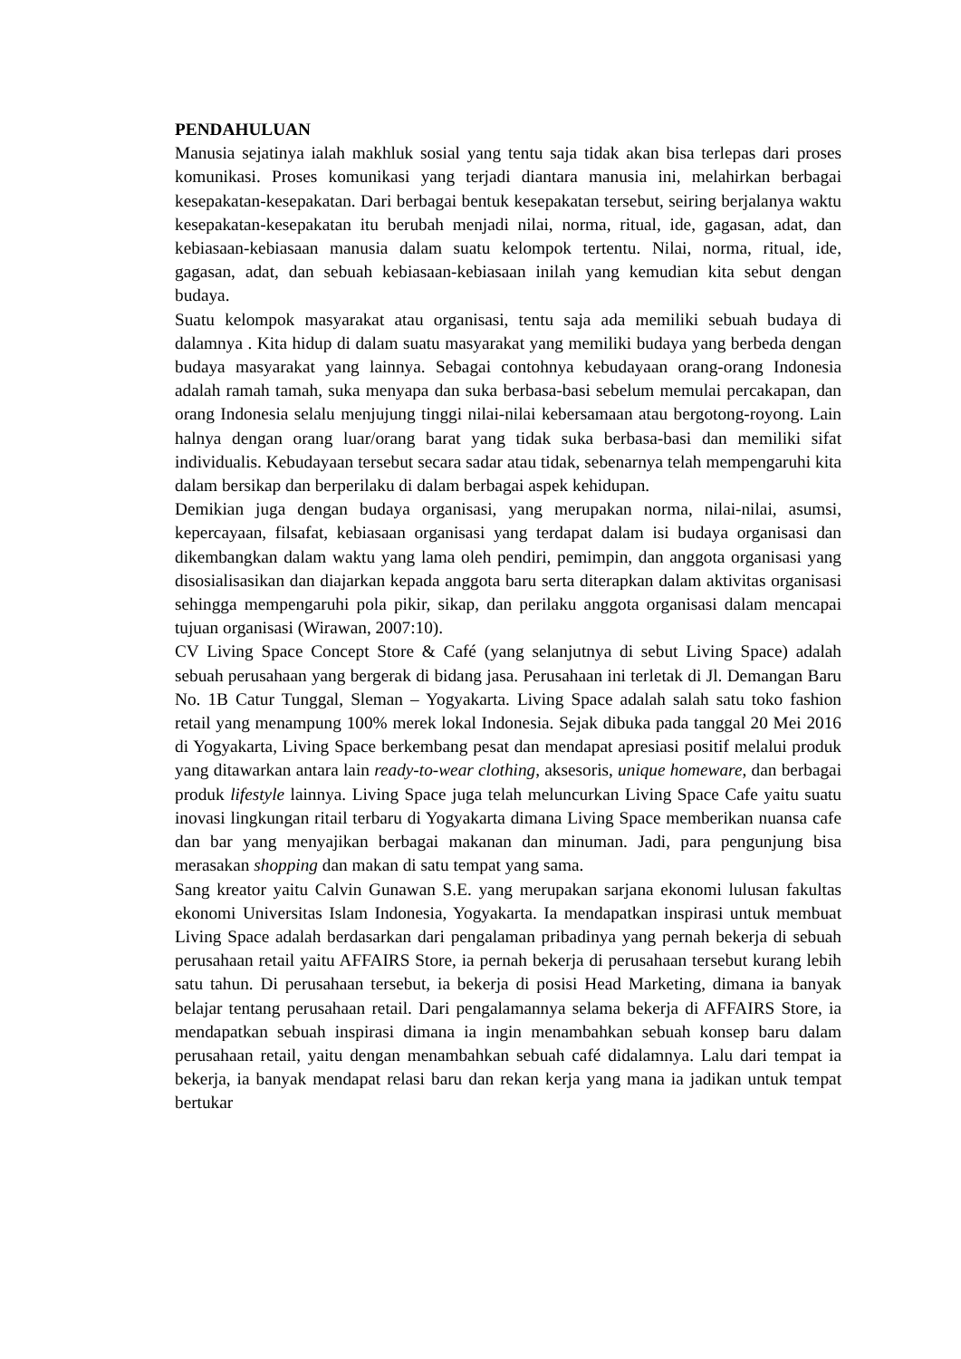PENDAHULUAN
Manusia sejatinya ialah makhluk sosial yang tentu saja tidak akan bisa terlepas dari proses komunikasi. Proses komunikasi yang terjadi diantara manusia ini, melahirkan berbagai kesepakatan-kesepakatan. Dari berbagai bentuk kesepakatan tersebut, seiring berjalanya waktu kesepakatan-kesepakatan itu berubah menjadi nilai, norma, ritual, ide, gagasan, adat, dan kebiasaan-kebiasaan manusia dalam suatu kelompok tertentu. Nilai, norma, ritual, ide, gagasan, adat, dan sebuah kebiasaan-kebiasaan inilah yang kemudian kita sebut dengan budaya.
Suatu kelompok masyarakat atau organisasi, tentu saja ada memiliki sebuah budaya di dalamnya . Kita hidup di dalam suatu masyarakat yang memiliki budaya yang berbeda dengan budaya masyarakat yang lainnya. Sebagai contohnya kebudayaan orang-orang Indonesia adalah ramah tamah, suka menyapa dan suka berbasa-basi sebelum memulai percakapan, dan orang Indonesia selalu menjujung tinggi nilai-nilai kebersamaan atau bergotong-royong. Lain halnya dengan orang luar/orang barat yang tidak suka berbasa-basi dan memiliki sifat individualis. Kebudayaan tersebut secara sadar atau tidak, sebenarnya telah mempengaruhi kita dalam bersikap dan berperilaku di dalam berbagai aspek kehidupan.
Demikian juga dengan budaya organisasi, yang merupakan norma, nilai-nilai, asumsi, kepercayaan, filsafat, kebiasaan organisasi yang terdapat dalam isi budaya organisasi dan dikembangkan dalam waktu yang lama oleh pendiri, pemimpin, dan anggota organisasi yang disosialisasikan dan diajarkan kepada anggota baru serta diterapkan dalam aktivitas organisasi sehingga mempengaruhi pola pikir, sikap, dan perilaku anggota organisasi dalam mencapai tujuan organisasi (Wirawan, 2007:10).
CV Living Space Concept Store & Café (yang selanjutnya di sebut Living Space) adalah sebuah perusahaan yang bergerak di bidang jasa. Perusahaan ini terletak di Jl. Demangan Baru No. 1B Catur Tunggal, Sleman – Yogyakarta. Living Space adalah salah satu toko fashion retail yang menampung 100% merek lokal Indonesia. Sejak dibuka pada tanggal 20 Mei 2016 di Yogyakarta, Living Space berkembang pesat dan mendapat apresiasi positif melalui produk yang ditawarkan antara lain ready-to-wear clothing, aksesoris, unique homeware, dan berbagai produk lifestyle lainnya. Living Space juga telah meluncurkan Living Space Cafe yaitu suatu inovasi lingkungan ritail terbaru di Yogyakarta dimana Living Space memberikan nuansa cafe dan bar yang menyajikan berbagai makanan dan minuman. Jadi, para pengunjung bisa merasakan shopping dan makan di satu tempat yang sama.
Sang kreator yaitu Calvin Gunawan S.E. yang merupakan sarjana ekonomi lulusan fakultas ekonomi Universitas Islam Indonesia, Yogyakarta. Ia mendapatkan inspirasi untuk membuat Living Space adalah berdasarkan dari pengalaman pribadinya yang pernah bekerja di sebuah perusahaan retail yaitu AFFAIRS Store, ia pernah bekerja di perusahaan tersebut kurang lebih satu tahun. Di perusahaan tersebut, ia bekerja di posisi Head Marketing, dimana ia banyak belajar tentang perusahaan retail. Dari pengalamannya selama bekerja di AFFAIRS Store, ia mendapatkan sebuah inspirasi dimana ia ingin menambahkan sebuah konsep baru dalam perusahaan retail, yaitu dengan menambahkan sebuah café didalamnya. Lalu dari tempat ia bekerja, ia banyak mendapat relasi baru dan rekan kerja yang mana ia jadikan untuk tempat bertukar